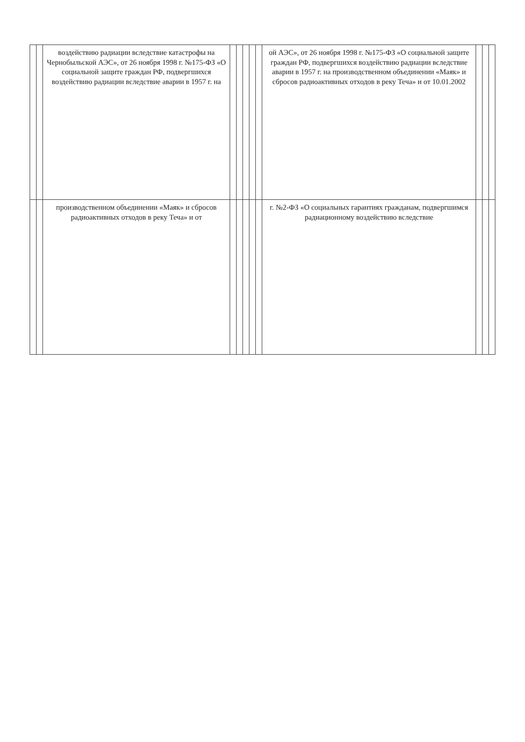| | | воздействию радиации вследствие катастрофы на Чернобыльской АЭС», от 26 ноября 1998 г. №175-ФЗ «О социальной защите граждан РФ, подвергшихся воздействию радиации вследствие аварии в 1957 г. на | | | | | | ой АЭС», от 26 ноября 1998 г. №175-ФЗ «О социальной защите граждан РФ, подвергшихся воздействию радиации вследствие аварии в 1957 г. на производственном объединении «Маяк» и сбросов радиоактивных отходов в реку Теча» и от 10.01.2002 | | | |
| | | производственном объединении «Маяк» и сбросов радиоактивных отходов в реку Теча» и от | | | | | | г. №2-ФЗ «О социальных гарантиях гражданам, подвергшимся радиационному воздействию вследствие | | | |